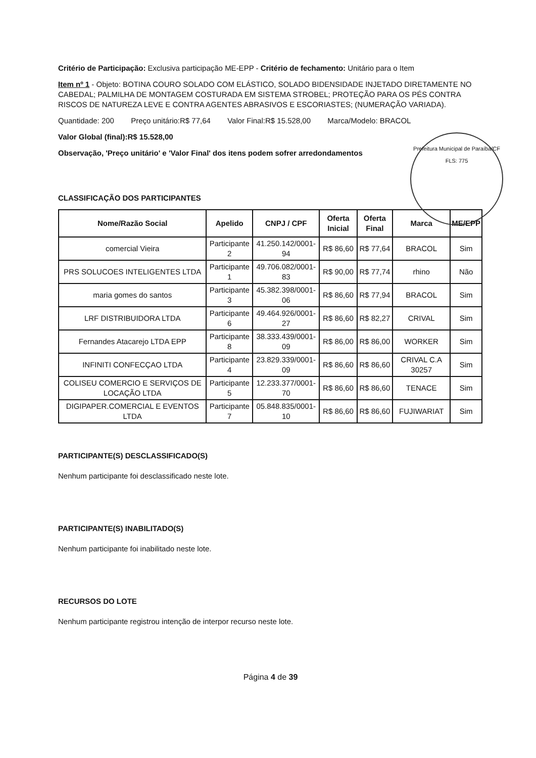Critério de Participação: Exclusiva participação ME-EPP - Critério de fechamento: Unitário para o Item
Item nº 1 - Objeto: BOTINA COURO SOLADO COM ELÁSTICO, SOLADO BIDENSIDADE INJETADO DIRETAMENTE NO CABEDAL; PALMILHA DE MONTAGEM COSTURADA EM SISTEMA STROBEL; PROTEÇÃO PARA OS PÉS CONTRA RISCOS DE NATUREZA LEVE E CONTRA AGENTES ABRASIVOS E ESCORIASTES; (NUMERAÇÃO VARIADA).
Quantidade: 200 Preço unitário:R$ 77,64 Valor Final:R$ 15.528,00 Marca/Modelo: BRACOL
Valor Global (final):R$ 15.528,00
Observação, 'Preço unitário' e 'Valor Final' dos itens podem sofrer arredondamentos
Prefeitura Municipal de Paraíba/CF
FLS: 775
CLASSIFICAÇÃO DOS PARTICIPANTES
| Nome/Razão Social | Apelido | CNPJ / CPF | Oferta Inicial | Oferta Final | Marca | ME/EPP |
| --- | --- | --- | --- | --- | --- | --- |
| comercial Vieira | Participante 2 | 41.250.142/0001-94 | R$ 86,60 | R$ 77,64 | BRACOL | Sim |
| PRS SOLUCOES INTELIGENTES LTDA | Participante 1 | 49.706.082/0001-83 | R$ 90,00 | R$ 77,74 | rhino | Não |
| maria gomes do santos | Participante 3 | 45.382.398/0001-06 | R$ 86,60 | R$ 77,94 | BRACOL | Sim |
| LRF DISTRIBUIDORA LTDA | Participante 6 | 49.464.926/0001-27 | R$ 86,60 | R$ 82,27 | CRIVAL | Sim |
| Fernandes Atacarejo LTDA EPP | Participante 8 | 38.333.439/0001-09 | R$ 86,00 | R$ 86,00 | WORKER | Sim |
| INFINITI CONFECÇAO LTDA | Participante 4 | 23.829.339/0001-09 | R$ 86,60 | R$ 86,60 | CRIVAL C.A 30257 | Sim |
| COLISEU COMERCIO E SERVIÇOS DE LOCAÇÃO LTDA | Participante 5 | 12.233.377/0001-70 | R$ 86,60 | R$ 86,60 | TENACE | Sim |
| DIGIPAPER.COMERCIAL E EVENTOS LTDA | Participante 7 | 05.848.835/0001-10 | R$ 86,60 | R$ 86,60 | FUJIWARIAT | Sim |
PARTICIPANTE(S) DESCLASSIFICADO(S)
Nenhum participante foi desclassificado neste lote.
PARTICIPANTE(S) INABILITADO(S)
Nenhum participante foi inabilitado neste lote.
RECURSOS DO LOTE
Nenhum participante registrou intenção de interpor recurso neste lote.
Página 4 de 39